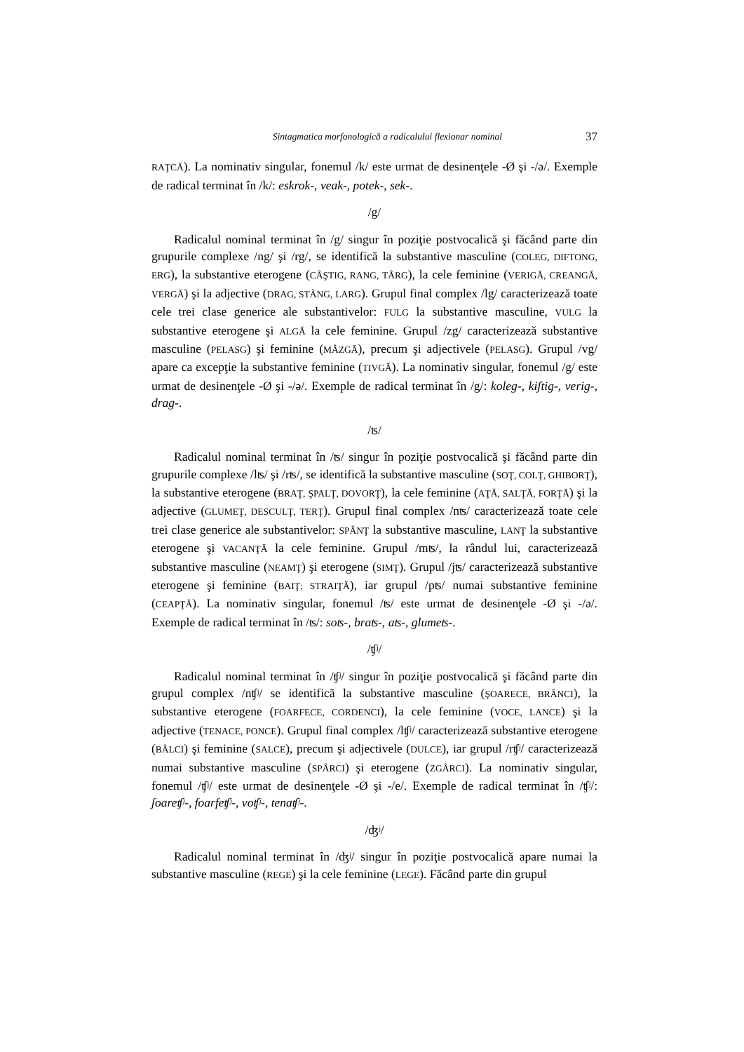Sintagmatica morfonologică a radicalului flexionar nominal 37
RAŢCĂ). La nominativ singular, fonemul /k/ este urmat de desinenţele -Ø şi -/ə/. Exemple de radical terminat în /k/: eskrok-, veak-, potek-, sek-.
/g/
Radicalul nominal terminat în /g/ singur în poziţie postvocalică şi făcând parte din grupurile complexe /ng/ şi /rg/, se identifică la substantive masculine (COLEG, DIFTONG, ERG), la substantive eterogene (CÂŞTIG, RANG, TÂRG), la cele feminine (VERIGĂ, CREANGĂ, VERGĂ) şi la adjective (DRAG, STÂNG, LARG). Grupul final complex /lg/ caracterizează toate cele trei clase generice ale substantivelor: FULG la substantive masculine, VULG la substantive eterogene şi ALGĂ la cele feminine. Grupul /zg/ caracterizează substantive masculine (PELASG) şi feminine (MÂZGĂ), precum şi adjectivele (PELASG). Grupul /vg/ apare ca excepţie la substantive feminine (TIVGĂ). La nominativ singular, fonemul /g/ este urmat de desinenţele -Ø şi -/ə/. Exemple de radical terminat în /g/: koleg-, kɨʃtig-, verig-, drag-.
/ʦ/
Radicalul nominal terminat în /ʦ/ singur în poziţie postvocalică şi făcând parte din grupurile complexe /lʦ/ şi /rʦ/, se identifică la substantive masculine (SOŢ, COLŢ, GHIBORŢ), la substantive eterogene (BRAŢ, ŞPALŢ, DOVORŢ), la cele feminine (AŢĂ, SALŢĂ, FORŢĂ) şi la adjective (GLUMEŢ, DESCULŢ, TERŢ). Grupul final complex /nʦ/ caracterizează toate cele trei clase generice ale substantivelor: SPÂNŢ la substantive masculine, LANŢ la substantive eterogene şi VACANŢĂ la cele feminine. Grupul /mʦ/, la rândul lui, caracterizează substantive masculine (NEAMŢ) şi eterogene (SIMŢ). Grupul /jʦ/ caracterizează substantive eterogene şi feminine (BAIŢ; STRAIŢĂ), iar grupul /pʦ/ numai substantive feminine (CEAPŢĂ). La nominativ singular, fonemul /ʦ/ este urmat de desinenţele -Ø şi -/ə/. Exemple de radical terminat în /ʦ/: soʦ-, braʦ-, aʦ-, glumeʦ-.
/ʧʲ/
Radicalul nominal terminat în /ʧʲ/ singur în poziţie postvocalică şi făcând parte din grupul complex /nʧʲ/ se identifică la substantive masculine (ŞOARECE, BRÂNCI), la substantive eterogene (FOARFECE, CORDENCI), la cele feminine (VOCE, LANCE) şi la adjective (TENACE, PONCE). Grupul final complex /lʧʲ/ caracterizează substantive eterogene (BÂLCI) şi feminine (SALCE), precum şi adjectivele (DULCE), iar grupul /rʧʲ/ caracterizează numai substantive masculine (SPÂRCI) şi eterogene (ZGÂRCI). La nominativ singular, fonemul /ʧʲ/ este urmat de desinenţele -Ø şi -/e/. Exemple de radical terminat în /ʧʲ/: ʃoareʧʲ-, foarfeʧʲ-, voʧʲ-, tenaʧʲ-.
/ʤʲ/
Radicalul nominal terminat în /ʤʲ/ singur în poziţie postvocalică apare numai la substantive masculine (REGE) şi la cele feminine (LEGE). Făcând parte din grupul